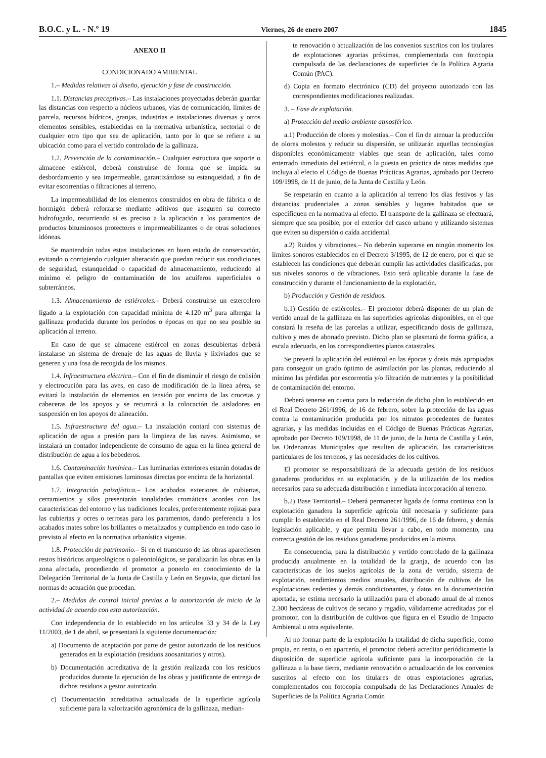B.O.C. y L. - N.º 19 Viernes, 26 de enero 2007 1845
ANEXO II
CONDICIONADO AMBIENTAL
1.– Medidas relativas al diseño, ejecución y fase de construcción.
1.1. Distancias preceptivas.– Las instalaciones proyectadas deberán guardar las distancias con respecto a núcleos urbanos, vías de comunicación, límites de parcela, recursos hídricos, granjas, industrias e instalaciones diversas y otros elementos sensibles, establecidas en la normativa urbanística, sectorial o de cualquier otro tipo que sea de aplicación, tanto por lo que se refiere a su ubicación como para el vertido controlado de la gallinaza.
1.2. Prevención de la contaminación.– Cualquier estructura que soporte o almacene estiércol, deberá construirse de forma que se impida su desbordamiento y sea impermeable, garantizándose su estanqueidad, a fin de evitar escorrentías o filtraciones al terreno.
La impermeabilidad de los elementos construidos en obra de fábrica o de hormigón deberá reforzarse mediante aditivos que aseguren su correcto hidrofugado, recurriendo si es preciso a la aplicación a los paramentos de productos bituminosos protectores e impermeabilizantes o de otras soluciones idóneas.
Se mantendrán todas estas instalaciones en buen estado de conservación, evitando o corrigiendo cualquier alteración que puedan reducir sus condiciones de seguridad, estanqueidad o capacidad de almacenamiento, reduciendo al mínimo el peligro de contaminación de los acuíferos superficiales o subterráneos.
1.3. Almacenamiento de estiércoles.– Deberá construirse un estercolero ligado a la explotación con capacidad mínima de 4.120 m<sup>3</sup> para albergar la gallinaza producida durante los períodos o épocas en que no sea posible su aplicación al terreno.
En caso de que se almacene estiércol en zonas descubiertas deberá instalarse un sistema de drenaje de las aguas de lluvia y lixiviados que se generen y una fosa de recogida de los mismos.
1.4. Infraestructura eléctrica.– Con el fin de disminuir el riesgo de colisión y electrocución para las aves, en caso de modificación de la línea aérea, se evitará la instalación de elementos en tensión por encima de las crucetas y cabeceras de los apoyos y se recurrirá a la colocación de aisladores en suspensión en los apoyos de alineación.
1.5. Infraestructura del agua.– La instalación contará con sistemas de aplicación de agua a presión para la limpieza de las naves. Asimismo, se instalará un contador independiente de consumo de agua en la línea general de distribución de agua a los bebederos.
1.6. Contaminación lumínica.– Las luminarias exteriores estarán dotadas de pantallas que eviten emisiones luminosas directas por encima de la horizontal.
1.7. Integración paisajística.– Los acabados exteriores de cubiertas, cerramientos y silos presentarán tonalidades cromáticas acordes con las características del entorno y las tradiciones locales, preferentemente rojizas para las cubiertas y ocres o terrosas para los paramentos, dando preferencia a los acabados mates sobre los brillantes o metalizados y cumpliendo en todo caso lo previsto al efecto en la normativa urbanística vigente.
1.8. Protección de patrimonio.– Si en el transcurso de las obras apareciesen restos históricos arqueológicos o paleontológicos, se paralizarán las obras en la zona afectada, procediendo el promotor a ponerlo en conocimiento de la Delegación Territorial de la Junta de Castilla y León en Segovia, que dictará las normas de actuación que procedan.
2.– Medidas de control inicial previas a la autorización de inicio de la actividad de acuerdo con esta autorización.
Con independencia de lo establecido en los artículos 33 y 34 de la Ley 11/2003, de 1 de abril, se presentará la siguiente documentación:
a) Documento de aceptación por parte de gestor autorizado de los residuos generados en la explotación (residuos zoosanitarios y otros).
b) Documentación acreditativa de la gestión realizada con los residuos producidos durante la ejecución de las obras y justificante de entrega de dichos residuos a gestor autorizado.
c) Documentación acreditativa actualizada de la superficie agrícola suficiente para la valorización agronómica de la gallinaza, median-
te renovación o actualización de los convenios suscritos con los titulares de explotaciones agrarias próximas, complementada con fotocopia compulsada de las declaraciones de superficies de la Política Agraria Común (PAC).
d) Copia en formato electrónico (CD) del proyecto autorizado con las correspondientes modificaciones realizadas.
3. – Fase de explotación.
a) Protección del medio ambiente atmosférico.
a.1) Producción de olores y molestias.– Con el fin de atenuar la producción de olores molestos y reducir su dispersión, se utilizarán aquellas tecnologías disponibles económicamente viables que sean de aplicación, tales como enterrado inmediato del estiércol, o la puesta en práctica de otras medidas que incluya al efecto el Código de Buenas Prácticas Agrarias, aprobado por Decreto 109/1998, de 11 de junio, de la Junta de Castilla y León.
Se respetarán en cuanto a la aplicación al terreno los días festivos y las distancias prudenciales a zonas sensibles y lugares habitados que se especifiquen en la normativa al efecto. El transporte de la gallinaza se efectuará, siempre que sea posible, por el exterior del casco urbano y utilizando sistemas que eviten su dispersión o caída accidental.
a.2) Ruidos y vibraciones.– No deberán superarse en ningún momento los límites sonoros establecidos en el Decreto 3/1995, de 12 de enero, por el que se establecen las condiciones que deberán cumplir las actividades clasificadas, por sus niveles sonoros o de vibraciones. Esto será aplicable durante la fase de construcción y durante el funcionamiento de la explotación.
b) Producción y Gestión de residuos.
b.1) Gestión de estiércoles.– El promotor deberá disponer de un plan de vertido anual de la gallinaza en las superficies agrícolas disponibles, en el que constará la reseña de las parcelas a utilizar, especificando dosis de gallinaza, cultivo y mes de abonado previsto. Dicho plan se plasmará de forma gráfica, a escala adecuada, en los correspondientes planos catastrales.
Se preverá la aplicación del estiércol en las épocas y dosis más apropiadas para conseguir un grado óptimo de asimilación por las plantas, reduciendo al mínimo las pérdidas por escorrentía y/o filtración de nutrientes y la posibilidad de contaminación del entorno.
Deberá tenerse en cuenta para la redacción de dicho plan lo establecido en el Real Decreto 261/1996, de 16 de febrero, sobre la protección de las aguas contra la contaminación producida por los nitratos procedentes de fuentes agrarias, y las medidas incluidas en el Código de Buenas Prácticas Agrarias, aprobado por Decreto 109/1998, de 11 de junio, de la Junta de Castilla y León, las Ordenanzas Municipales que resulten de aplicación, las características particulares de los terrenos, y las necesidades de los cultivos.
El promotor se responsabilizará de la adecuada gestión de los residuos ganaderos producidos en su explotación, y de la utilización de los medios necesarios para su adecuada distribución e inmediata incorporación al terreno.
b.2) Base Territorial.– Deberá permanecer ligada de forma continua con la explotación ganadera la superficie agrícola útil necesaria y suficiente para cumplir lo establecido en el Real Decreto 261/1996, de 16 de febrero, y demás legislación aplicable, y que permita llevar a cabo, en todo momento, una correcta gestión de los residuos ganaderos producidos en la misma.
En consecuencia, para la distribución y vertido controlado de la gallinaza producida anualmente en la totalidad de la granja, de acuerdo con las características de los suelos agrícolas de la zona de vertido, sistema de explotación, rendimientos medios anuales, distribución de cultivos de las explotaciones cedentes y demás condicionantes, y datos en la documentación aportada, se estima necesario la utilización para el abonado anual de al menos 2.300 hectáreas de cultivos de secano y regadío, válidamente acreditadas por el promotor, con la distribución de cultivos que figura en el Estudio de Impacto Ambiental u otra equivalente.
Al no formar parte de la explotación la totalidad de dicha superficie, como propia, en renta, o en aparcería, el promotor deberá acreditar periódicamente la disposición de superficie agrícola suficiente para la incorporación de la gallinaza a la base tierra, mediante renovación o actualización de los convenios suscritos al efecto con los titulares de otras explotaciones agrarias, complementados con fotocopia compulsada de las Declaraciones Anuales de Superficies de la Política Agraria Común